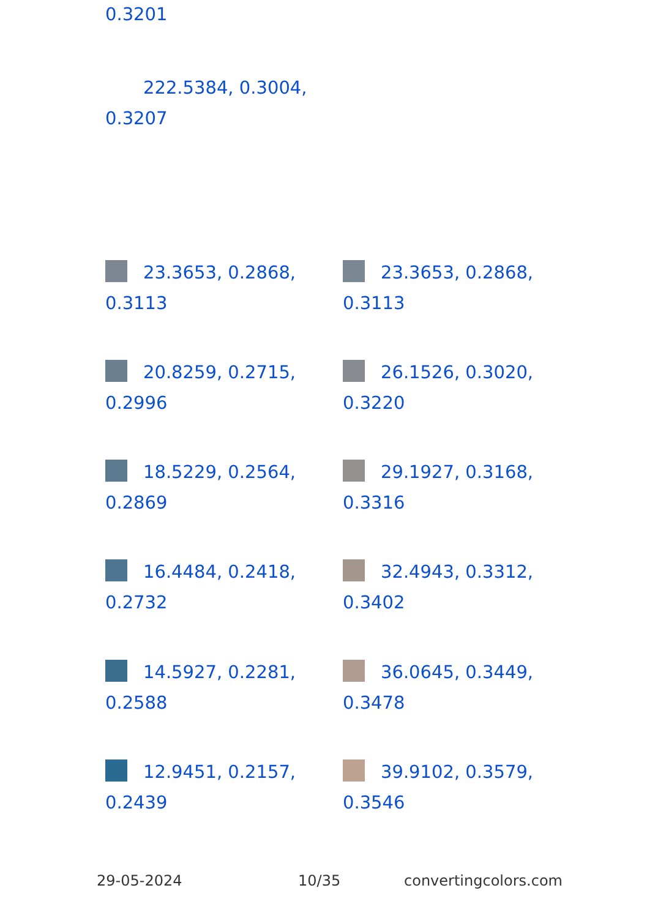0.3201
222.5384, 0.3004, 0.3207
23.3653, 0.2868, 0.3113
23.3653, 0.2868, 0.3113
20.8259, 0.2715, 0.2996
26.1526, 0.3020, 0.3220
18.5229, 0.2564, 0.2869
29.1927, 0.3168, 0.3316
16.4484, 0.2418, 0.2732
32.4943, 0.3312, 0.3402
14.5927, 0.2281, 0.2588
36.0645, 0.3449, 0.3478
12.9451, 0.2157, 0.2439
39.9102, 0.3579, 0.3546
29-05-2024 10/35 convertingcolors.com